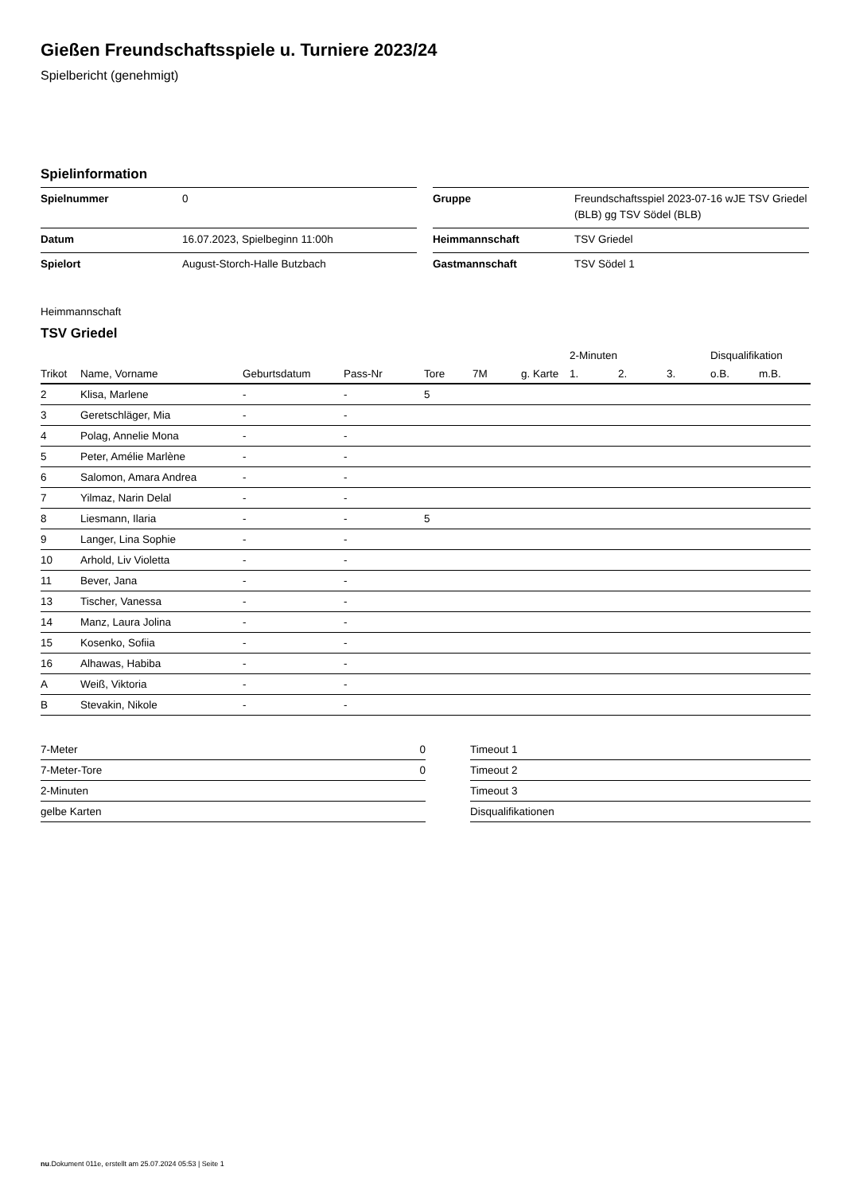Gießen Freundschaftsspiele u. Turniere 2023/24
Spielbericht (genehmigt)
Spielinformation
| Spielnummer | 0 |
| Datum | 16.07.2023, Spielbeginn 11:00h |
| Spielort | August-Storch-Halle Butzbach |
| Gruppe | Freundschaftsspiel 2023-07-16 wJE TSV Griedel (BLB) gg TSV Södel (BLB) |
| Heimmannschaft | TSV Griedel |
| Gastmannschaft | TSV Södel 1 |
Heimmannschaft
TSV Griedel
| | | | | | | | | 2-Minuten | | | Disqualifikation | |
| --- | --- | --- | --- | --- | --- | --- | --- | --- | --- | --- | --- | --- |
| Trikot | Name, Vorname | Geburtsdatum | Pass-Nr | Tore | 7M | g. Karte | | 1. | 2. | 3. | o.B. | m.B. |
| 2 | Klisa, Marlene | - | - | 5 | | | | | | | | |
| 3 | Geretschläger, Mia | - | - | | | | | | | | | |
| 4 | Polag, Annelie Mona | - | - | | | | | | | | | |
| 5 | Peter, Amélie Marlène | - | - | | | | | | | | | |
| 6 | Salomon, Amara Andrea | - | - | | | | | | | | | |
| 7 | Yilmaz, Narin Delal | - | - | | | | | | | | | |
| 8 | Liesmann, Ilaria | - | - | 5 | | | | | | | | |
| 9 | Langer, Lina Sophie | - | - | | | | | | | | | |
| 10 | Arhold, Liv Violetta | - | - | | | | | | | | | |
| 11 | Bever, Jana | - | - | | | | | | | | | |
| 13 | Tischer, Vanessa | - | - | | | | | | | | | |
| 14 | Manz, Laura Jolina | - | - | | | | | | | | | |
| 15 | Kosenko, Sofiia | - | - | | | | | | | | | |
| 16 | Alhawas, Habiba | - | - | | | | | | | | | |
| A | Weiß, Viktoria | - | - | | | | | | | | | |
| B | Stevakin, Nikole | - | - | | | | | | | | | |
| 7-Meter | 0 |
| 7-Meter-Tore | 0 |
| 2-Minuten | |
| gelbe Karten | |
| Timeout 1 |
| Timeout 2 |
| Timeout 3 |
| Disqualifikationen |
nu.Dokument 011e, erstellt am 25.07.2024 05:53 | Seite 1